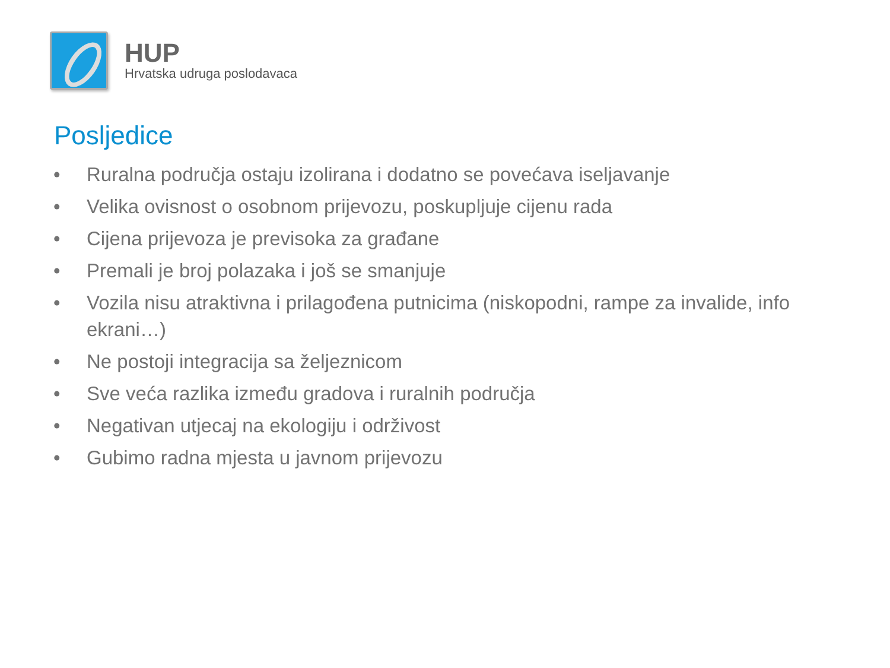HUP
Hrvatska udruga poslodavaca
Posljedice
• Ruralna područja ostaju izolirana i dodatno se povećava iseljavanje
• Velika ovisnost o osobnom prijevozu, poskupljuje cijenu rada
• Cijena prijevoza je previsoka za građane
• Premali je broj polazaka i još se smanjuje
• Vozila nisu atraktivna i prilagođena putnicima (niskopodni, rampe za invalide, info ekrani…)
• Ne postoji integracija sa željeznicom
• Sve veća razlika između gradova i ruralnih područja
• Negativan utjecaj na ekologiju i održivost
• Gubimo radna mjesta u javnom prijevozu